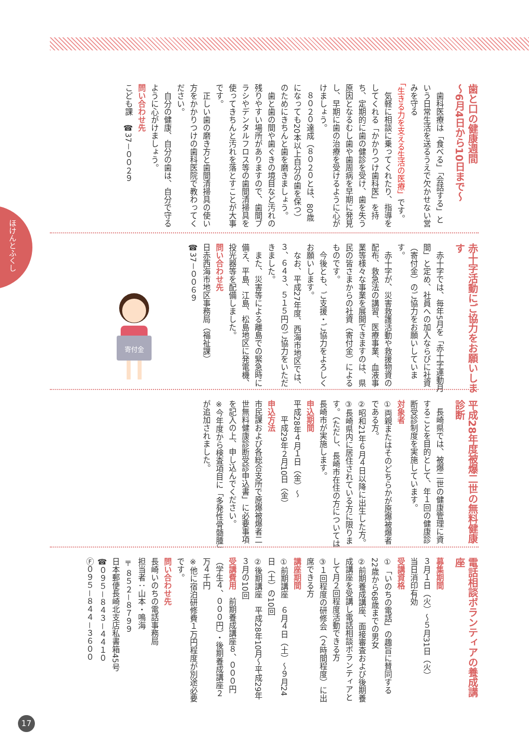ほけんとふくし
歯と口の健康週間
～6月4日から10日まで～
　歯科医療は「食べる」「会話する」という日常生活を送るうえで欠かせない営みを守る「生きる力を支える生活の医療」です。
　気軽に相談に乗ってくれたり、指導をしてくれる「かかりつけ歯科医」を持ち、定期的に歯の健診を受け、歯を失う原因となるむし歯や歯周病を早期に発見し、早期に歯の治療を受けるように心がけましょう。
　８０２０達成（８０２０とは、80歳になっても20本以上自分の歯を保つ）のためにきちんと歯を磨きましょう。
　歯と歯の間や歯ぐきの境目など汚れの残りやすい場所がありますので、歯間ブラシやデンタルフロス等の歯間清掃具を使ってきちんと汚れを落とすことが大事です。
　正しい歯の磨き方と歯間清掃具の使い方をかかりつけの歯科医院で教わってください。
　自分の健康、自分の歯は、自分で守るように心がけましょう。
問い合わせ先
こども課　☎37－００２９
赤十字活動にご協力をお願いします
　赤十字では、毎年5月を「赤十字運動月間」と定め、社員への加入ならびに社資（寄付金）のご協力をお願いしています。
　赤十字が、災害救護活動や救援物資の配布、救急法の講習、医療事業、血液事業等様々な事業を展開できますのは、県民の皆さまからの社資（寄付金）によるものです。
　今後とも、ご支援・ご協力をよろしくお願いします。
　なお、平成27年度、西海市地区では、３、６４３、５１５円のご協力をいただきました。
　また、災害等による離島での緊急時に備え、平島、江島、松島地区に発電機、投光器等を配備しました。
問い合わせ先
日赤西海市地区事務局（福祉課）
☎37－００６９
寄付金
平成28年度被爆二世の無料健康診断
　長崎県では、被爆二世の健康管理に資することを目的として、年１回の健康診断受診制度を実施しています。
対象者
①両親またはそのどちらかが原爆被爆者である方。
②昭和21年６月４日以降に出生した方。
③長崎県内に居住されている方に限ります。（ただし、長崎市在住の方については長崎市が実施します。
申込期間
平成28年４月１日（金）～
　　平成29年２月10日（金）
申込方法
市民課および各総合支所で原爆被爆者二世無料健康診断受診申込書」に必要事項を記入の上、申し込んでください。
※今年度から検査項目に「多発性骨髄腫」が追加されました。
電話相談ボランティアの養成講座
募集期間
３月１日（火）～５月31日（火）
当日消印有効
受講資格
①「いのちの電話」の趣旨に賛同する22歳から68歳までの男女
②前期養成講座、面接審査および後期養成講座を受講し電話相談ボランティアとして月２回程度活動できる方
③１回程度の研修会（２時間程度）に出席できる方
講座期間
①前期講座　６月４日（土）～９月24日（土）の10回
②後期講座　平成28年10月～平成29年３月の10回
受講費用　前期養成講座８、０００円（学生４、０００円）・後期養成講座２万４千円
※他に宿泊研修費１万円程度が別途必要です。
問い合わせ先
長崎いのちの電話事務局
担当者：山本・鳴海
〒８５２－８７９９
日本郵便長崎北支店私書箱45号
☎０９５－８４３－４４１０
Ⓕ０９５－８４４－３６００
17